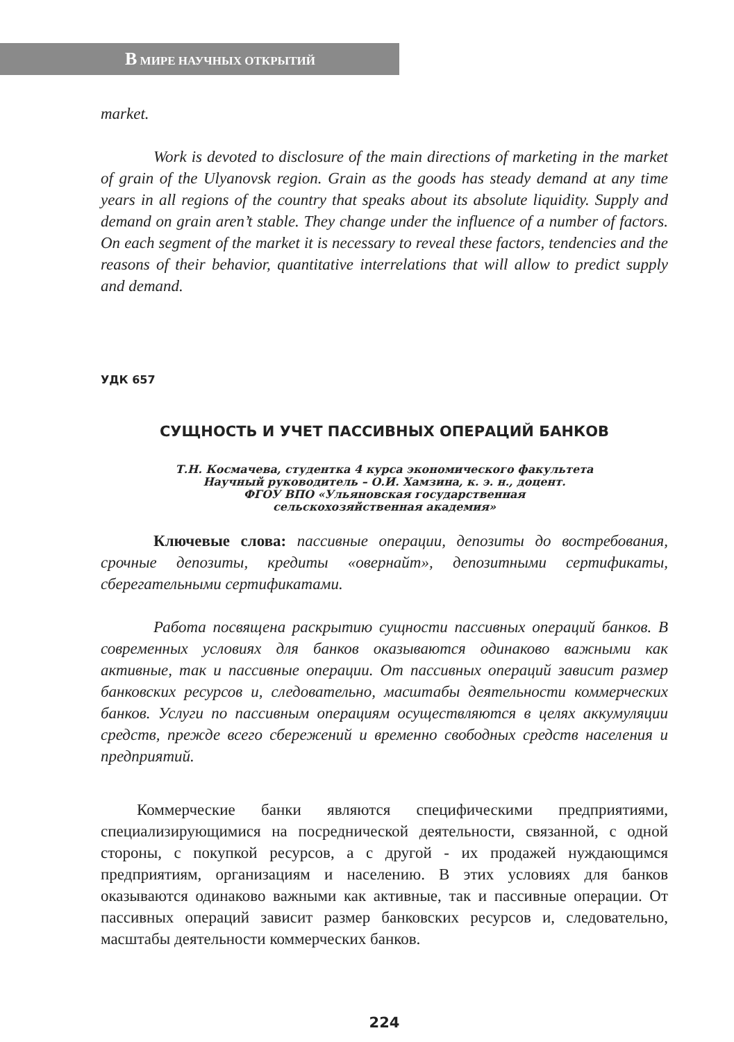В МИРЕ НАУЧНЫХ ОТКРЫТИЙ
market.
Work is devoted to disclosure of the main directions of marketing in the market of grain of the Ulyanovsk region. Grain as the goods has steady demand at any time years in all regions of the country that speaks about its absolute liquidity. Supply and demand on grain aren’t stable. They change under the influence of a number of factors. On each segment of the market it is necessary to reveal these factors, tendencies and the reasons of their behavior, quantitative interrelations that will allow to predict supply and demand.
УДК 657
СУЩНОСТЬ И УЧЕТ ПАССИВНЫХ ОПЕРАЦИЙ БАНКОВ
Т.Н. Космачева, студентка 4 курса экономического факультета
Научный руководитель – О.И. Хамзина, к. э. н., доцент.
ФГОУ ВПО «Ульяновская государственная
сельскохозяйственная академия»
Ключевые слова: пассивные операции, депозиты до востребования, срочные депозиты, кредиты «овернайт», депозитными сертификаты, сберегательными сертификатами.
Работа посвящена раскрытию сущности пассивных операций банков. В современных условиях для банков оказываются одинаково важными как активные, так и пассивные операции. От пассивных операций зависит размер банковских ресурсов и, следовательно, масштабы деятельности коммерческих банков. Услуги по пассивным операциям осуществляются в целях аккумуляции средств, прежде всего сбережений и временно свободных средств населения и предприятий.
Коммерческие банки являются специфическими предприятиями, специализирующимися на посреднической деятельности, связанной, с одной стороны, с покупкой ресурсов, а с другой - их продажей нуждающимся предприятиям, организациям и населению. В этих условиях для банков оказываются одинаково важными как активные, так и пассивные операции. От пассивных операций зависит размер банковских ресурсов и, следовательно, масштабы деятельности коммерческих банков.
224